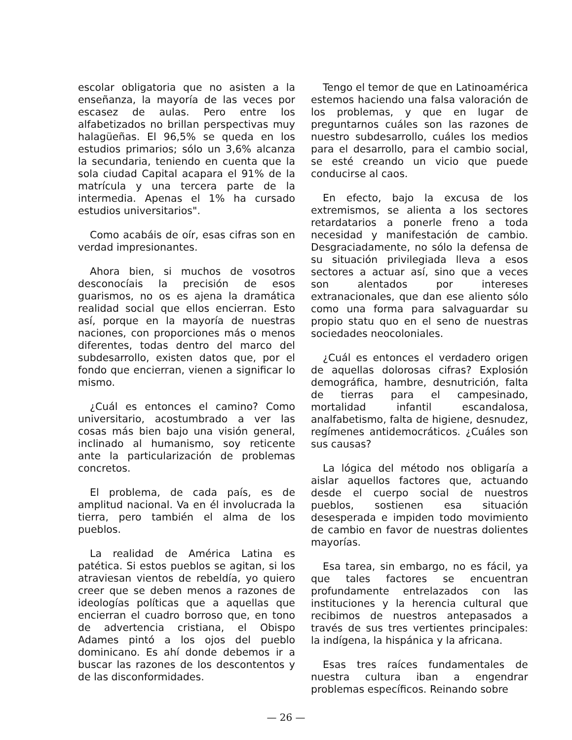escolar obligatoria que no asisten a la enseñanza, la mayoría de las veces por escasez de aulas. Pero entre los alfabetizados no brillan perspectivas muy halagüeñas. El 96,5% se queda en los estudios primarios; sólo un 3,6% alcanza la secundaria, teniendo en cuenta que la sola ciudad Capital acapara el 91% de la matrícula y una tercera parte de la intermedia. Apenas el 1% ha cursado estudios universitarios".
Como acabáis de oír, esas cifras son en verdad impresionantes.
Ahora bien, si muchos de vosotros desconocíais la precisión de esos guarismos, no os es ajena la dramática realidad social que ellos encierran. Esto así, porque en la mayoría de nuestras naciones, con proporciones más o menos diferentes, todas dentro del marco del subdesarrollo, existen datos que, por el fondo que encierran, vienen a significar lo mismo.
¿Cuál es entonces el camino? Como universitario, acostumbrado a ver las cosas más bien bajo una visión general, inclinado al humanismo, soy reticente ante la particularización de problemas concretos.
El problema, de cada país, es de amplitud nacional. Va en él involucrada la tierra, pero también el alma de los pueblos.
La realidad de América Latina es patética. Si estos pueblos se agitan, si los atraviesan vientos de rebeldía, yo quiero creer que se deben menos a razones de ideologías políticas que a aquellas que encierran el cuadro borroso que, en tono de advertencia cristiana, el Obispo Adames pintó a los ojos del pueblo dominicano. Es ahí donde debemos ir a buscar las razones de los descontentos y de las disconformidades.
Tengo el temor de que en Latinoamérica estemos haciendo una falsa valoración de los problemas, y que en lugar de preguntarnos cuáles son las razones de nuestro subdesarrollo, cuáles los medios para el desarrollo, para el cambio social, se esté creando un vicio que puede conducirse al caos.
En efecto, bajo la excusa de los extremismos, se alienta a los sectores retardatarios a ponerle freno a toda necesidad y manifestación de cambio. Desgraciadamente, no sólo la defensa de su situación privilegiada lleva a esos sectores a actuar así, sino que a veces son alentados por intereses extranacionales, que dan ese aliento sólo como una forma para salvaguardar su propio statu quo en el seno de nuestras sociedades neocoloniales.
¿Cuál es entonces el verdadero origen de aquellas dolorosas cifras? Explosión demográfica, hambre, desnutrición, falta de tierras para el campesinado, mortalidad infantil escandalosa, analfabetismo, falta de higiene, desnudez, regímenes antidemocráticos. ¿Cuáles son sus causas?
La lógica del método nos obligaría a aislar aquellos factores que, actuando desde el cuerpo social de nuestros pueblos, sostienen esa situación desesperada e impiden todo movimiento de cambio en favor de nuestras dolientes mayorías.
Esa tarea, sin embargo, no es fácil, ya que tales factores se encuentran profundamente entrelazados con las instituciones y la herencia cultural que recibimos de nuestros antepasados a través de sus tres vertientes principales: la indígena, la hispánica y la africana.
Esas tres raíces fundamentales de nuestra cultura iban a engendrar problemas específicos. Reinando sobre
— 26 —